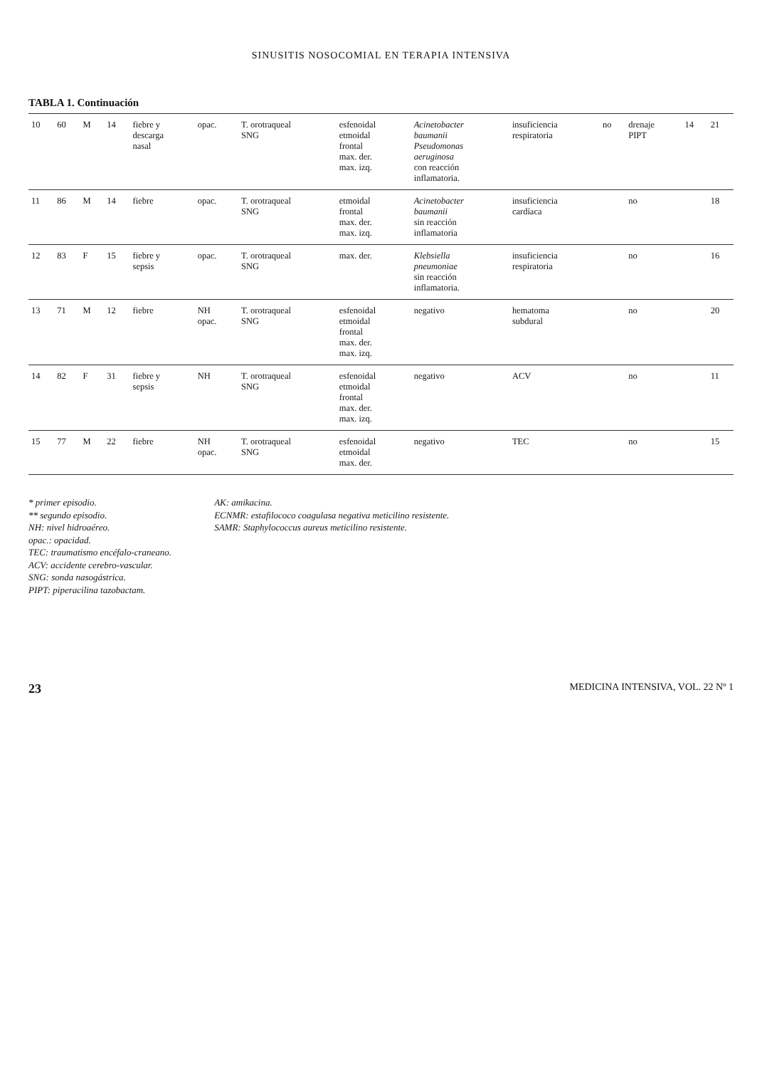SINUSITIS NOSOCOMIAL EN TERAPIA INTENSIVA
TABLA 1. Continuación
| 10 | 60 | M | 14 | fiebre y descarga nasal | opac. | T. orotraqueal SNG | esfenoidal etmoidal frontal max. der. max. izq. | Acinetobacter baumanii Pseudomonas aeruginosa con reacción inflamatoria. | insuficiencia respiratoria | no | drenaje PIPT | 14 | 21 |
| 11 | 86 | M | 14 | fiebre | opac. | T. orotraqueal SNG | etmoidal frontal max. der. max. izq. | Acinetobacter baumanii sin reacción inflamatoria | insuficiencia cardíaca | | no | | 18 |
| 12 | 83 | F | 15 | fiebre y sepsis | opac. | T. orotraqueal SNG | max. der. | Klebsiella pneumoniae sin reacción inflamatoria. | insuficiencia respiratoria | | no | | 16 |
| 13 | 71 | M | 12 | fiebre | NH opac. | T. orotraqueal SNG | esfenoidal etmoidal frontal max. der. max. izq. | negativo | hematoma subdural | | no | | 20 |
| 14 | 82 | F | 31 | fiebre y sepsis | NH | T. orotraqueal SNG | esfenoidal etmoidal frontal max. der. max. izq. | negativo | ACV | | no | | 11 |
| 15 | 77 | M | 22 | fiebre | NH opac. | T. orotraqueal SNG | esfenoidal etmoidal max. der. | negativo | TEC | | no | | 15 |
* primer episodio.
** segundo episodio.
NH: nivel hidroaéreo.
opac.: opacidad.
TEC: traumatismo encéfalo-craneano.
ACV: accidente cerebro-vascular.
SNG: sonda nasogástrica.
PIPT: piperacilina tazobactam.
AK: amikacina.
ECNMR: estafilococo coagulasa negativa meticilino resistente.
SAMR: Staphylococcus aureus meticilino resistente.
23 MEDICINA INTENSIVA, VOL. 22 Nº 1